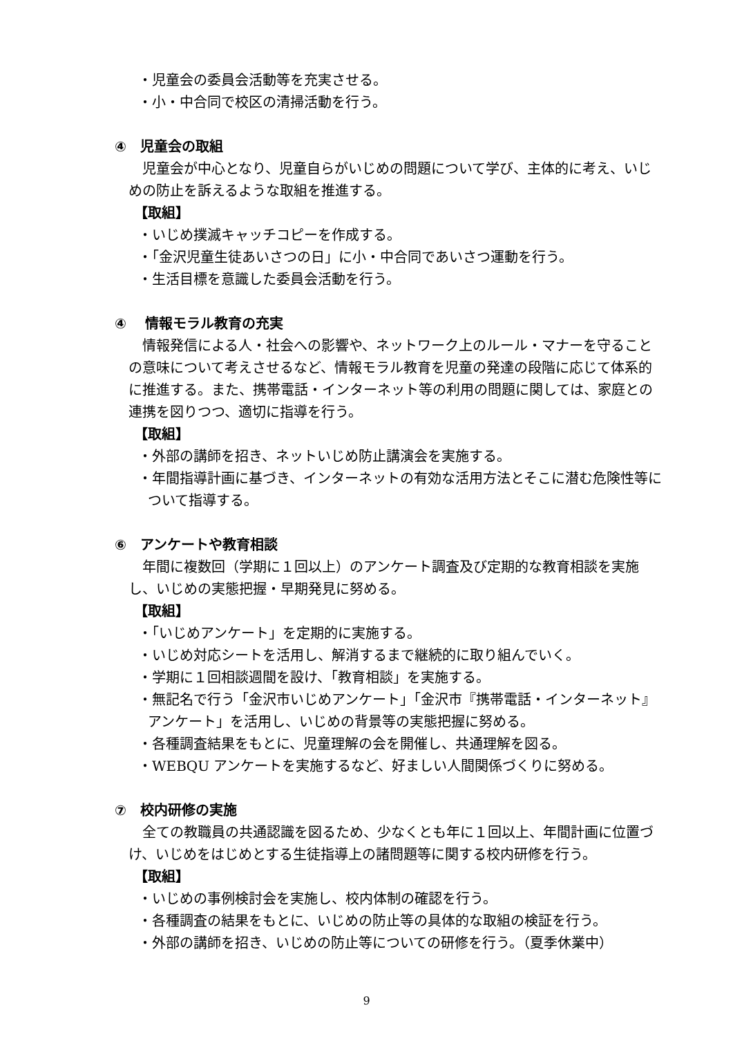・児童会の委員会活動等を充実させる。
・小・中合同で校区の清掃活動を行う。
④　児童会の取組
児童会が中心となり、児童自らがいじめの問題について学び、主体的に考え、いじめの防止を訴えるような取組を推進する。
【取組】
・いじめ撲滅キャッチコピーを作成する。
・「金沢児童生徒あいさつの日」に小・中合同であいさつ運動を行う。
・生活目標を意識した委員会活動を行う。
④　 情報モラル教育の充実
情報発信による人・社会への影響や、ネットワーク上のルール・マナーを守ることの意味について考えさせるなど、情報モラル教育を児童の発達の段階に応じて体系的に推進する。また、携帯電話・インターネット等の利用の問題に関しては、家庭との連携を図りつつ、適切に指導を行う。
【取組】
・外部の講師を招き、ネットいじめ防止講演会を実施する。
・年間指導計画に基づき、インターネットの有効な活用方法とそこに潜む危険性等について指導する。
⑥　アンケートや教育相談
年間に複数回（学期に１回以上）のアンケート調査及び定期的な教育相談を実施し、いじめの実態把握・早期発見に努める。
【取組】
・「いじめアンケート」を定期的に実施する。
・いじめ対応シートを活用し、解消するまで継続的に取り組んでいく。
・学期に１回相談週間を設け、「教育相談」を実施する。
・無記名で行う「金沢市いじめアンケート」「金沢市『携帯電話・インターネット』アンケート」を活用し、いじめの背景等の実態把握に努める。
・各種調査結果をもとに、児童理解の会を開催し、共通理解を図る。
・WEBQU アンケートを実施するなど、好ましい人間関係づくりに努める。
⑦　校内研修の実施
全ての教職員の共通認識を図るため、少なくとも年に１回以上、年間計画に位置づけ、いじめをはじめとする生徒指導上の諸問題等に関する校内研修を行う。
【取組】
・いじめの事例検討会を実施し、校内体制の確認を行う。
・各種調査の結果をもとに、いじめの防止等の具体的な取組の検証を行う。
・外部の講師を招き、いじめの防止等についての研修を行う。（夏季休業中）
9